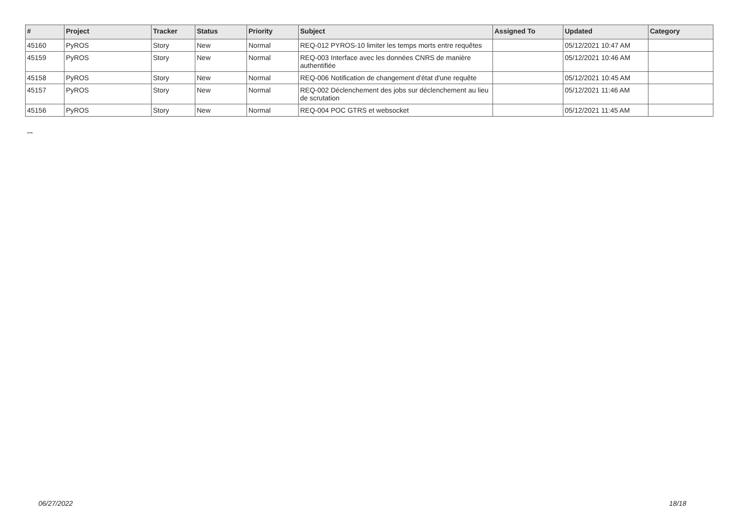| # | Project | Tracker | Status | Priority | Subject | Assigned To | Updated | Category |
| --- | --- | --- | --- | --- | --- | --- | --- | --- |
| 45160 | PyROS | Story | New | Normal | REQ-012 PYROS-10 limiter les temps morts entre requêtes | | 05/12/2021 10:47 AM | |
| 45159 | PyROS | Story | New | Normal | REQ-003 Interface avec les données CNRS de manière authentifiée | | 05/12/2021 10:46 AM | |
| 45158 | PyROS | Story | New | Normal | REQ-006 Notification de changement d'état d'une requête | | 05/12/2021 10:45 AM | |
| 45157 | PyROS | Story | New | Normal | REQ-002 Déclenchement des jobs sur déclenchement au lieu de scrutation | | 05/12/2021 11:46 AM | |
| 45156 | PyROS | Story | New | Normal | REQ-004 POC GTRS et websocket | | 05/12/2021 11:45 AM | |
...
06/27/2022 18/18